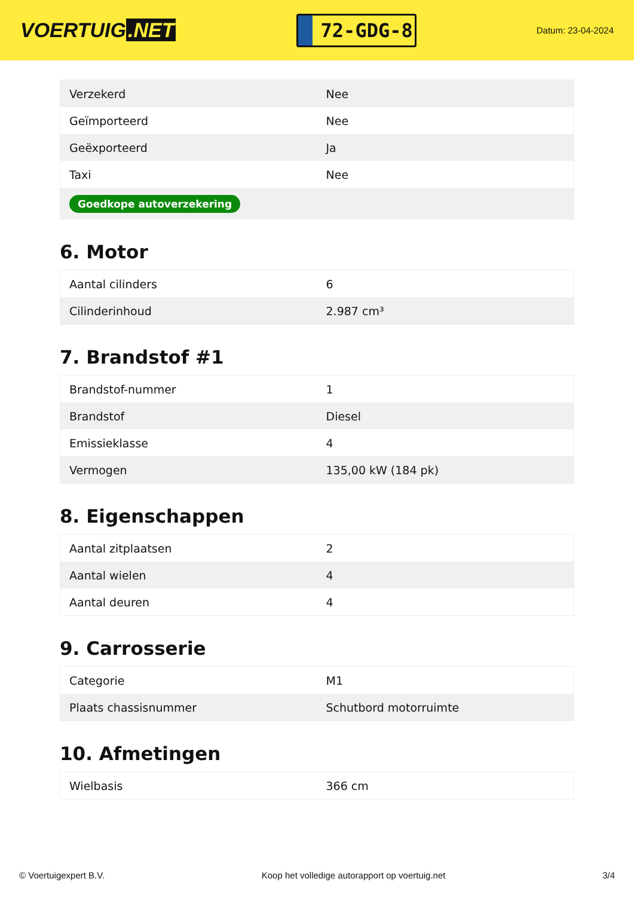VOERTUIG.NET
72-GDG-8
Datum: 23-04-2024
| Verzekerd | Nee |
| Geïmporteerd | Nee |
| Geëxporteerd | Ja |
| Taxi | Nee |
| Goedkope autoverzekering | |
6. Motor
| Aantal cilinders | 6 |
| Cilinderinhoud | 2.987 cm³ |
7. Brandstof #1
| Brandstof-nummer | 1 |
| Brandstof | Diesel |
| Emissieklasse | 4 |
| Vermogen | 135,00 kW (184 pk) |
8. Eigenschappen
| Aantal zitplaatsen | 2 |
| Aantal wielen | 4 |
| Aantal deuren | 4 |
9. Carrosserie
| Categorie | M1 |
| Plaats chassisnummer | Schutbord motorruimte |
10. Afmetingen
| Wielbasis | 366 cm |
© Voertuigexpert B.V. Koop het volledige autorapport op voertuig.net 3/4